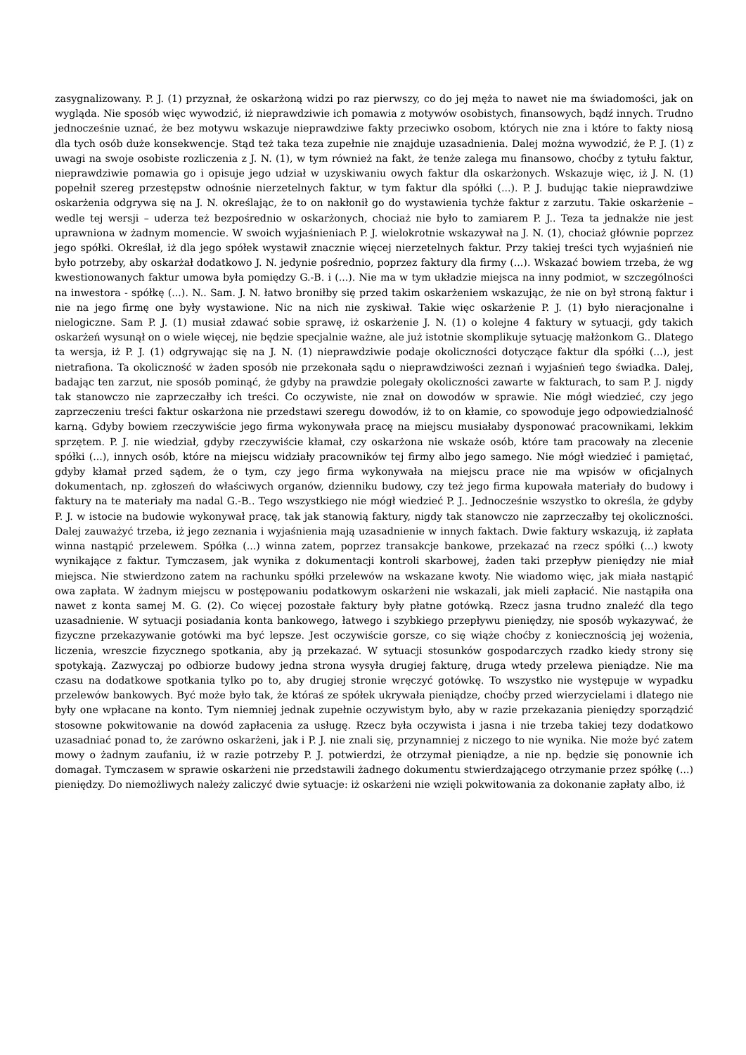zasygnalizowany. P. J. (1) przyznał, że oskarżoną widzi po raz pierwszy, co do jej męża to nawet nie ma świadomości, jak on wygląda. Nie sposób więc wywodzić, iż nieprawdziwie ich pomawia z motywów osobistych, finansowych, bądź innych. Trudno jednocześnie uznać, że bez motywu wskazuje nieprawdziwe fakty przeciwko osobom, których nie zna i które to fakty niosą dla tych osób duże konsekwencje. Stąd też taka teza zupełnie nie znajduje uzasadnienia. Dalej można wywodzić, że P. J. (1) z uwagi na swoje osobiste rozliczenia z J. N. (1), w tym również na fakt, że tenże zalega mu finansowo, choćby z tytułu faktur, nieprawdziwie pomawia go i opisuje jego udział w uzyskiwaniu owych faktur dla oskarżonych. Wskazuje więc, iż J. N. (1) popełnił szereg przestępstw odnośnie nierzetelnych faktur, w tym faktur dla spółki (...). P. J. budując takie nieprawdziwe oskarżenia odgrywa się na J. N. określając, że to on nakłonił go do wystawienia tychże faktur z zarzutu. Takie oskarżenie – wedle tej wersji – uderza też bezpośrednio w oskarżonych, chociaż nie było to zamiarem P. J.. Teza ta jednakże nie jest uprawniona w żadnym momencie. W swoich wyjaśnieniach P. J. wielokrotnie wskazywał na J. N. (1), chociaż głównie poprzez jego spółki. Określał, iż dla jego spółek wystawił znacznie więcej nierzetelnych faktur. Przy takiej treści tych wyjaśnień nie było potrzeby, aby oskarżał dodatkowo J. N. jedynie pośrednio, poprzez faktury dla firmy (...). Wskazać bowiem trzeba, że wg kwestionowanych faktur umowa była pomiędzy G.-B. i (...). Nie ma w tym układzie miejsca na inny podmiot, w szczególności na inwestora - spółkę (...). N.. Sam. J. N. łatwo broniłby się przed takim oskarżeniem wskazując, że nie on był stroną faktur i nie na jego firmę one były wystawione. Nic na nich nie zyskiwał. Takie więc oskarżenie P. J. (1) było nieracjonalne i nielogiczne. Sam P. J. (1) musiał zdawać sobie sprawę, iż oskarżenie J. N. (1) o kolejne 4 faktury w sytuacji, gdy takich oskarżeń wysunął on o wiele więcej, nie będzie specjalnie ważne, ale już istotnie skomplikuje sytuację małżonkom G.. Dlatego ta wersja, iż P. J. (1) odgrywając się na J. N. (1) nieprawdziwie podaje okoliczności dotyczące faktur dla spółki (...), jest nietrafiona. Ta okoliczność w żaden sposób nie przekonała sądu o nieprawdziwości zeznań i wyjaśnień tego świadka. Dalej, badając ten zarzut, nie sposób pominąć, że gdyby na prawdzie polegały okoliczności zawarte w fakturach, to sam P. J. nigdy tak stanowczo nie zaprzeczałby ich treści. Co oczywiste, nie znał on dowodów w sprawie. Nie mógł wiedzieć, czy jego zaprzeczeniu treści faktur oskarżona nie przedstawi szeregu dowodów, iż to on kłamie, co spowoduje jego odpowiedzialność karną. Gdyby bowiem rzeczywiście jego firma wykonywała pracę na miejscu musiałaby dysponować pracownikami, lekkim sprzętem. P. J. nie wiedział, gdyby rzeczywiście kłamał, czy oskarżona nie wskaże osób, które tam pracowały na zlecenie spółki (...), innych osób, które na miejscu widziały pracowników tej firmy albo jego samego. Nie mógł wiedzieć i pamiętać, gdyby kłamał przed sądem, że o tym, czy jego firma wykonywała na miejscu prace nie ma wpisów w oficjalnych dokumentach, np. zgłoszeń do właściwych organów, dzienniku budowy, czy też jego firma kupowała materiały do budowy i faktury na te materiały ma nadal G.-B.. Tego wszystkiego nie mógł wiedzieć P. J.. Jednocześnie wszystko to określa, że gdyby P. J. w istocie na budowie wykonywał pracę, tak jak stanowią faktury, nigdy tak stanowczo nie zaprzeczałby tej okoliczności. Dalej zauważyć trzeba, iż jego zeznania i wyjaśnienia mają uzasadnienie w innych faktach. Dwie faktury wskazują, iż zapłata winna nastąpić przelewem. Spółka (...) winna zatem, poprzez transakcje bankowe, przekazać na rzecz spółki (...) kwoty wynikające z faktur. Tymczasem, jak wynika z dokumentacji kontroli skarbowej, żaden taki przepływ pieniędzy nie miał miejsca. Nie stwierdzono zatem na rachunku spółki przelewów na wskazane kwoty. Nie wiadomo więc, jak miała nastąpić owa zapłata. W żadnym miejscu w postępowaniu podatkowym oskarżeni nie wskazali, jak mieli zapłacić. Nie nastąpiła ona nawet z konta samej M. G. (2). Co więcej pozostałe faktury były płatne gotówką. Rzecz jasna trudno znaleźć dla tego uzasadnienie. W sytuacji posiadania konta bankowego, łatwego i szybkiego przepływu pieniędzy, nie sposób wykazywać, że fizyczne przekazywanie gotówki ma być lepsze. Jest oczywiście gorsze, co się wiąże choćby z koniecznością jej wożenia, liczenia, wreszcie fizycznego spotkania, aby ją przekazać. W sytuacji stosunków gospodarczych rzadko kiedy strony się spotykają. Zazwyczaj po odbiorze budowy jedna strona wysyła drugiej fakturę, druga wtedy przelewa pieniądze. Nie ma czasu na dodatkowe spotkania tylko po to, aby drugiej stronie wręczyć gotówkę. To wszystko nie występuje w wypadku przelewów bankowych. Być może było tak, że któraś ze spółek ukrywała pieniądze, choćby przed wierzycielami i dlatego nie były one wpłacane na konto. Tym niemniej jednak zupełnie oczywistym było, aby w razie przekazania pieniędzy sporządzić stosowne pokwitowanie na dowód zapłacenia za usługę. Rzecz była oczywista i jasna i nie trzeba takiej tezy dodatkowo uzasadniać ponad to, że zarówno oskarżeni, jak i P. J. nie znali się, przynamniej z niczego to nie wynika. Nie może być zatem mowy o żadnym zaufaniu, iż w razie potrzeby P. J. potwierdzi, że otrzymał pieniądze, a nie np. będzie się ponownie ich domagał. Tymczasem w sprawie oskarżeni nie przedstawili żadnego dokumentu stwierdzającego otrzymanie przez spółkę (...) pieniędzy. Do niemożliwych należy zaliczyć dwie sytuacje: iż oskarżeni nie wzięli pokwitowania za dokonanie zapłaty albo, iż